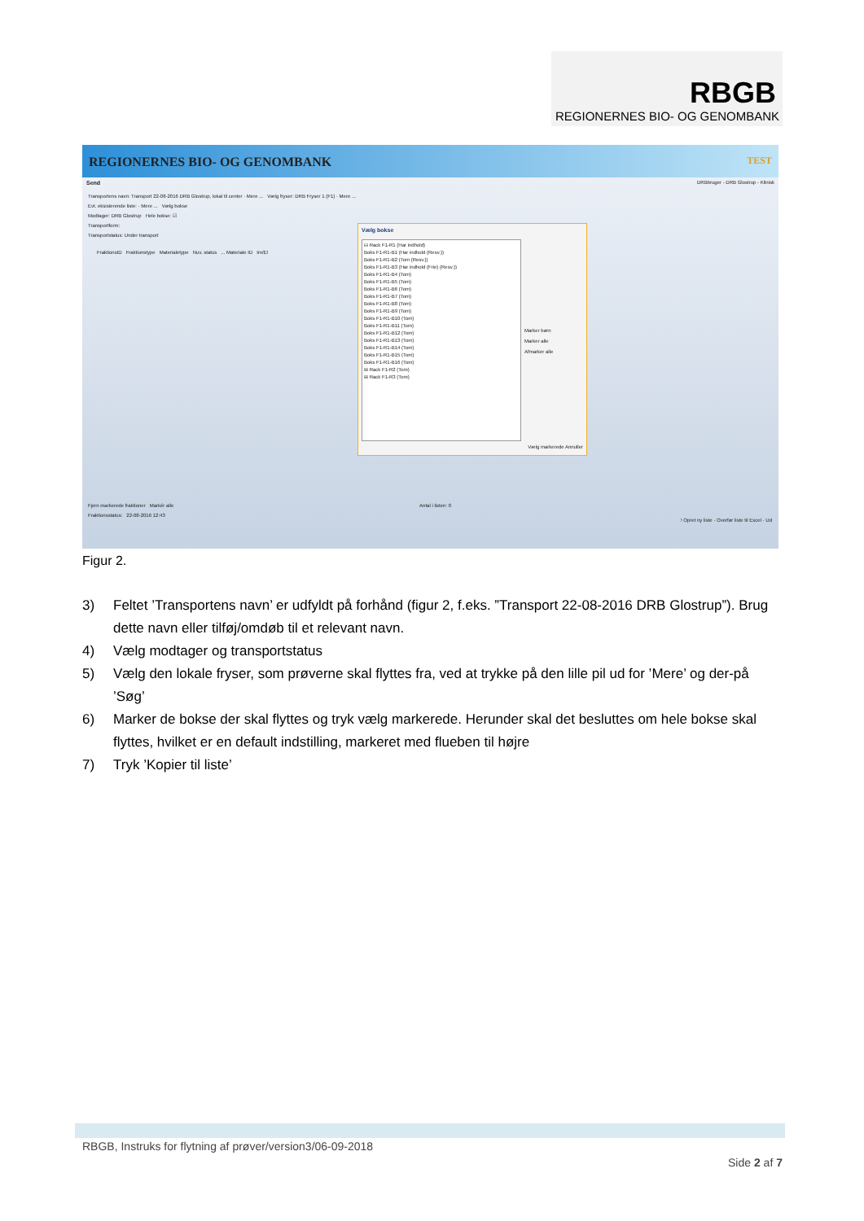RBGB
REGIONERNES BIO- OG GENOMBANK
REGIONERNES BIO- OG GENOMBANK TEST
Send DRBbruger - DRB Glostrup - Klinisk
Transportens navn: Transport 22-08-2016 DRB Glostrup, lokal til center · Mere ... Vælg fryser: DRB Fryser 1 (F1) · Mere ...
Evt. eksisterende liste: · Mere ... Vælg bokse
Modtager: DRB Glostrup Hele bokse: ☑
Transportform:
Transportstatus: Under transport
FraktionsID Fraktionstype Materialetype Nuv. status ... Materiale ID Im/El
Vælg bokse
⊟ Rack F1-R1 (Har indhold)
Boks F1-R1-B1 (Har indhold (Resv.))
Boks F1-R1-B2 (Tom (Resv.))
Boks F1-R1-B3 (Har indhold (Frie) (Resv.))
Boks F1-R1-B4 (Tom)
Boks F1-R1-B5 (Tom)
Boks F1-R1-B6 (Tom)
Boks F1-R1-B7 (Tom)
Boks F1-R1-B8 (Tom)
Boks F1-R1-B9 (Tom)
Boks F1-R1-B10 (Tom)
Boks F1-R1-B11 (Tom)
Boks F1-R1-B12 (Tom)
Boks F1-R1-B13 (Tom)
Boks F1-R1-B14 (Tom)
Boks F1-R1-B15 (Tom)
Boks F1-R1-B16 (Tom)
⊞ Rack F1-R2 (Tom)
⊞ Rack F1-R3 (Tom)
Marker børn
Marker alle
Afmarker alle
Vælg markerede Annuller
Fjern markerede fraktioner Markér alle Antal i listen: 0
Fraktionsstatus: 22-08-2016 12:43
! Opret ny liste · Overfør liste til Excel · Ud
Figur 2.
3) Feltet ’Transportens navn’ er udfyldt på forhånd (figur 2, f.eks. ”Transport 22-08-2016 DRB Glostrup”). Brug dette navn eller tilføj/omdøb til et relevant navn.
4) Vælg modtager og transportstatus
5) Vælg den lokale fryser, som prøverne skal flyttes fra, ved at trykke på den lille pil ud for ’Mere’ og der-på ’Søg’
6) Marker de bokse der skal flyttes og tryk vælg markerede. Herunder skal det besluttes om hele bokse skal flyttes, hvilket er en default indstilling, markeret med flueben til højre
7) Tryk ’Kopier til liste’
RBGB, Instruks for flytning af prøver/version3/06-09-2018
Side 2 af 7